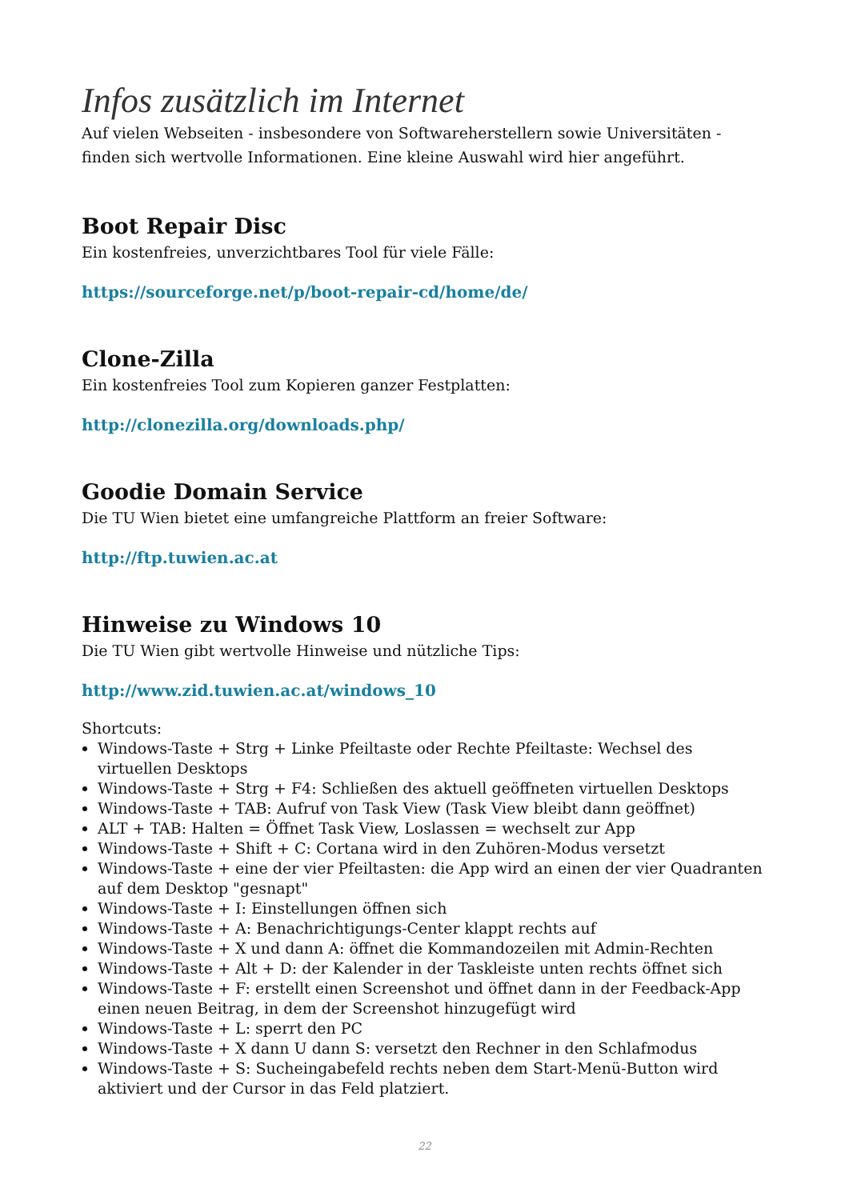Infos zusätzlich im Internet
Auf vielen Webseiten - insbesondere von Softwareherstellern sowie Universitäten - finden sich wertvolle Informationen. Eine kleine Auswahl wird hier angeführt.
Boot Repair Disc
Ein kostenfreies, unverzichtbares Tool für viele Fälle:
https://sourceforge.net/p/boot-repair-cd/home/de/
Clone-Zilla
Ein kostenfreies Tool zum Kopieren ganzer Festplatten:
http://clonezilla.org/downloads.php/
Goodie Domain Service
Die TU Wien bietet eine umfangreiche Plattform an freier Software:
http://ftp.tuwien.ac.at
Hinweise zu Windows 10
Die TU Wien gibt wertvolle Hinweise und nützliche Tips:
http://www.zid.tuwien.ac.at/windows_10
Shortcuts:
Windows-Taste + Strg + Linke Pfeiltaste oder Rechte Pfeiltaste: Wechsel des virtuellen Desktops
Windows-Taste + Strg + F4: Schließen des aktuell geöffneten virtuellen Desktops
Windows-Taste + TAB: Aufruf von Task View (Task View bleibt dann geöffnet)
ALT + TAB: Halten = Öffnet Task View, Loslassen = wechselt zur App
Windows-Taste + Shift + C: Cortana wird in den Zuhören-Modus versetzt
Windows-Taste + eine der vier Pfeiltasten: die App wird an einen der vier Quadranten auf dem Desktop "gesnapt"
Windows-Taste + I: Einstellungen öffnen sich
Windows-Taste + A: Benachrichtigungs-Center klappt rechts auf
Windows-Taste + X und dann A: öffnet die Kommandozeilen mit Admin-Rechten
Windows-Taste + Alt + D: der Kalender in der Taskleiste unten rechts öffnet sich
Windows-Taste + F: erstellt einen Screenshot und öffnet dann in der Feedback-App einen neuen Beitrag, in dem der Screenshot hinzugefügt wird
Windows-Taste + L: sperrt den PC
Windows-Taste + X dann U dann S: versetzt den Rechner in den Schlafmodus
Windows-Taste + S: Sucheingabefeld rechts neben dem Start-Menü-Button wird aktiviert und der Cursor in das Feld platziert.
22